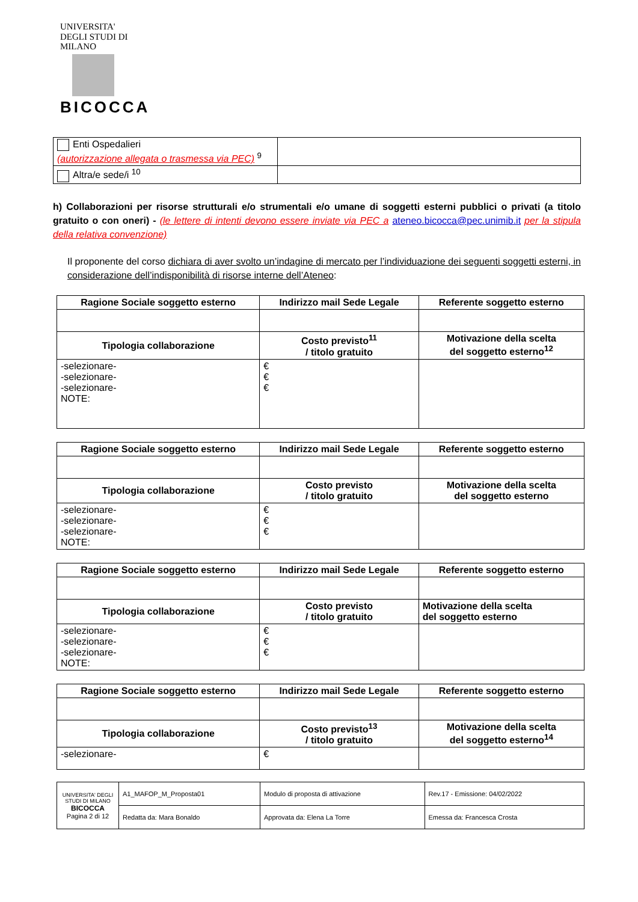UNIVERSITA' DEGLI STUDI DI MILANO
BICOCCA
| Enti Ospedalieri (autorizzazione allegata o trasmessa via PEC) <sup>9</sup> | |
| Altra/e sede/i <sup>10</sup> | |
h) Collaborazioni per risorse strutturali e/o strumentali e/o umane di soggetti esterni pubblici o privati (a titolo gratuito o con oneri) - (le lettere di intenti devono essere inviate via PEC a ateneo.bicocca@pec.unimib.it per la stipula della relativa convenzione)
Il proponente del corso dichiara di aver svolto un’indagine di mercato per l’individuazione dei seguenti soggetti esterni, in considerazione dell’indisponibilità di risorse interne dell’Ateneo:
| Ragione Sociale soggetto esterno | Indirizzo mail Sede Legale | Referente soggetto esterno |
| --- | --- | --- |
| Tipologia collaborazione | Costo previsto<sup>11</sup> / titolo gratuito | Motivazione della scelta del soggetto esterno<sup>12</sup> |
| -selezionare- -selezionare- -selezionare- NOTE: | € € € | |
| Ragione Sociale soggetto esterno | Indirizzo mail Sede Legale | Referente soggetto esterno |
| --- | --- | --- |
| Tipologia collaborazione | Costo previsto / titolo gratuito | Motivazione della scelta del soggetto esterno |
| -selezionare- -selezionare- -selezionare- NOTE: | € € € | |
| Ragione Sociale soggetto esterno | Indirizzo mail Sede Legale | Referente soggetto esterno |
| --- | --- | --- |
| Tipologia collaborazione | Costo previsto / titolo gratuito | Motivazione della scelta del soggetto esterno |
| -selezionare- -selezionare- -selezionare- NOTE: | € € € | |
| Ragione Sociale soggetto esterno | Indirizzo mail Sede Legale | Referente soggetto esterno |
| --- | --- | --- |
| Tipologia collaborazione | Costo previsto<sup>13</sup> / titolo gratuito | Motivazione della scelta del soggetto esterno<sup>14</sup> |
| -selezionare- | € | |
| UNIVERSITA' DEGLI STUDI DI MILANO BICOCCA Pagina 2 di 12 | A1_MAFOP_M_Proposta01 | Modulo di proposta di attivazione | Rev.17 - Emissione: 04/02/2022 |
| | Redatta da: Mara Bonaldo | Approvata da: Elena La Torre | Emessa da: Francesca Crosta |